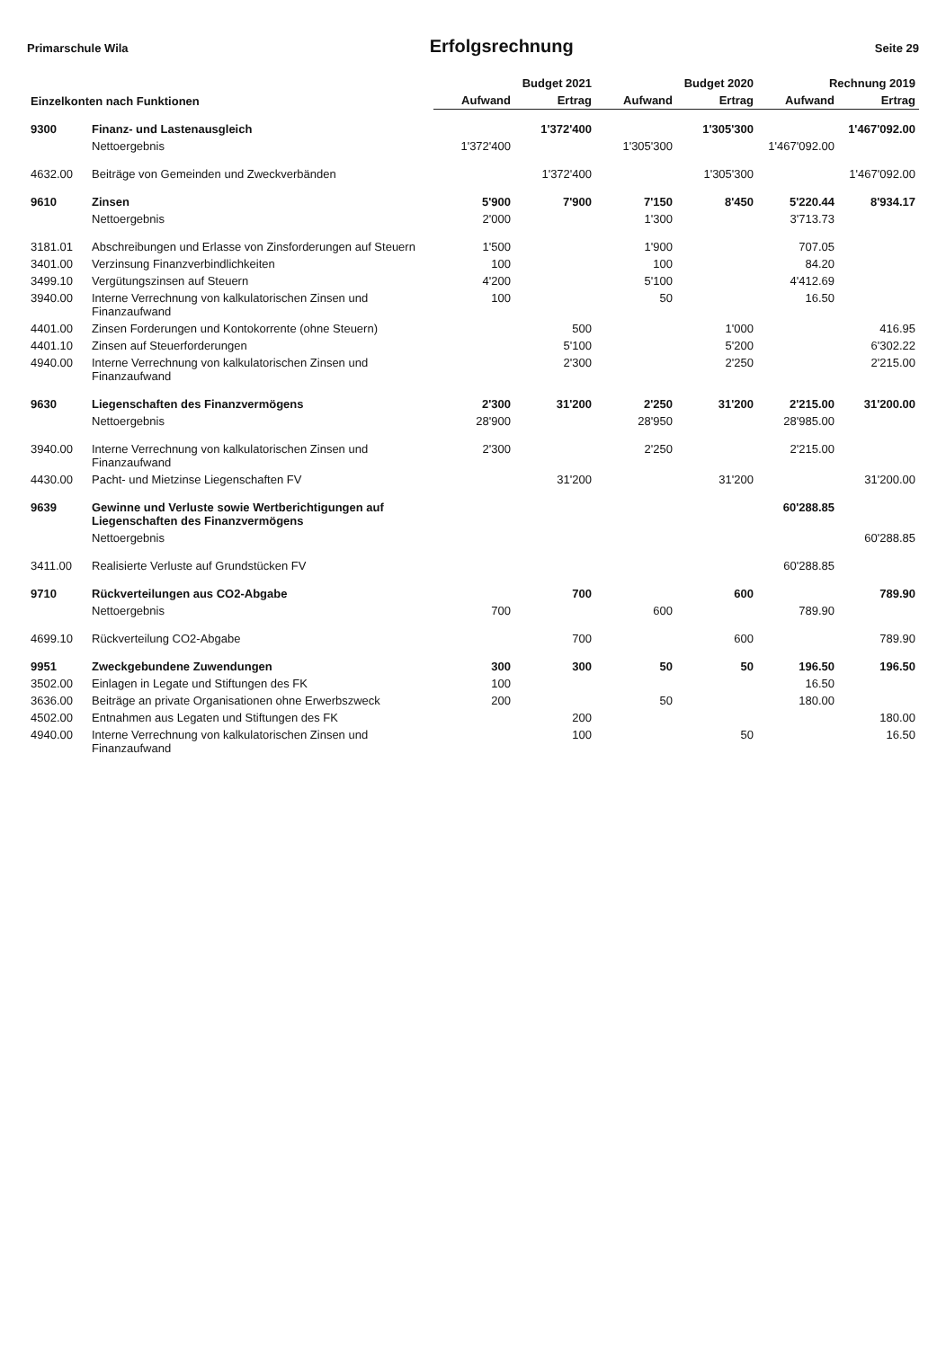Primarschule Wila Erfolgsrechnung Seite 29
| Einzelkonten nach Funktionen | | Budget 2021 | | Budget 2020 | | Rechnung 2019 | |
| --- | --- | --- | --- | --- | --- | --- | --- |
| | | Aufwand | Ertrag | Aufwand | Ertrag | Aufwand | Ertrag |
| 9300 | Finanz- und Lastenausgleich | | 1'372'400 | | 1'305'300 | | 1'467'092.00 |
| | Nettoergebnis | 1'372'400 | | 1'305'300 | | 1'467'092.00 | |
| 4632.00 | Beiträge von Gemeinden und Zweckverbänden | | 1'372'400 | | 1'305'300 | | 1'467'092.00 |
| 9610 | Zinsen | 5'900 | 7'900 | 7'150 | 8'450 | 5'220.44 | 8'934.17 |
| | Nettoergebnis | 2'000 | | 1'300 | | 3'713.73 | |
| 3181.01 | Abschreibungen und Erlasse von Zinsforderungen auf Steuern | 1'500 | | 1'900 | | 707.05 | |
| 3401.00 | Verzinsung Finanzverbindlichkeiten | 100 | | 100 | | 84.20 | |
| 3499.10 | Vergütungszinsen auf Steuern | 4'200 | | 5'100 | | 4'412.69 | |
| 3940.00 | Interne Verrechnung von kalkulatorischen Zinsen und Finanzaufwand | 100 | | 50 | | 16.50 | |
| 4401.00 | Zinsen Forderungen und Kontokorrente (ohne Steuern) | | 500 | | 1'000 | | 416.95 |
| 4401.10 | Zinsen auf Steuerforderungen | | 5'100 | | 5'200 | | 6'302.22 |
| 4940.00 | Interne Verrechnung von kalkulatorischen Zinsen und Finanzaufwand | | 2'300 | | 2'250 | | 2'215.00 |
| 9630 | Liegenschaften des Finanzvermögens | 2'300 | 31'200 | 2'250 | 31'200 | 2'215.00 | 31'200.00 |
| | Nettoergebnis | 28'900 | | 28'950 | | 28'985.00 | |
| 3940.00 | Interne Verrechnung von kalkulatorischen Zinsen und Finanzaufwand | 2'300 | | 2'250 | | 2'215.00 | |
| 4430.00 | Pacht- und Mietzinse Liegenschaften FV | | 31'200 | | 31'200 | | 31'200.00 |
| 9639 | Gewinne und Verluste sowie Wertberichtigungen auf Liegenschaften des Finanzvermögens | | | | | 60'288.85 | |
| | Nettoergebnis | | | | | | 60'288.85 |
| 3411.00 | Realisierte Verluste auf Grundstücken FV | | | | | 60'288.85 | |
| 9710 | Rückverteilungen aus CO2-Abgabe | | 700 | | 600 | | 789.90 |
| | Nettoergebnis | 700 | | 600 | | 789.90 | |
| 4699.10 | Rückverteilung CO2-Abgabe | | 700 | | 600 | | 789.90 |
| 9951 | Zweckgebundene Zuwendungen | 300 | 300 | 50 | 50 | 196.50 | 196.50 |
| 3502.00 | Einlagen in Legate und Stiftungen des FK | 100 | | | | 16.50 | |
| 3636.00 | Beiträge an private Organisationen ohne Erwerbszweck | 200 | | 50 | | 180.00 | |
| 4502.00 | Entnahmen aus Legaten und Stiftungen des FK | | 200 | | | | 180.00 |
| 4940.00 | Interne Verrechnung von kalkulatorischen Zinsen und Finanzaufwand | | 100 | | 50 | | 16.50 |